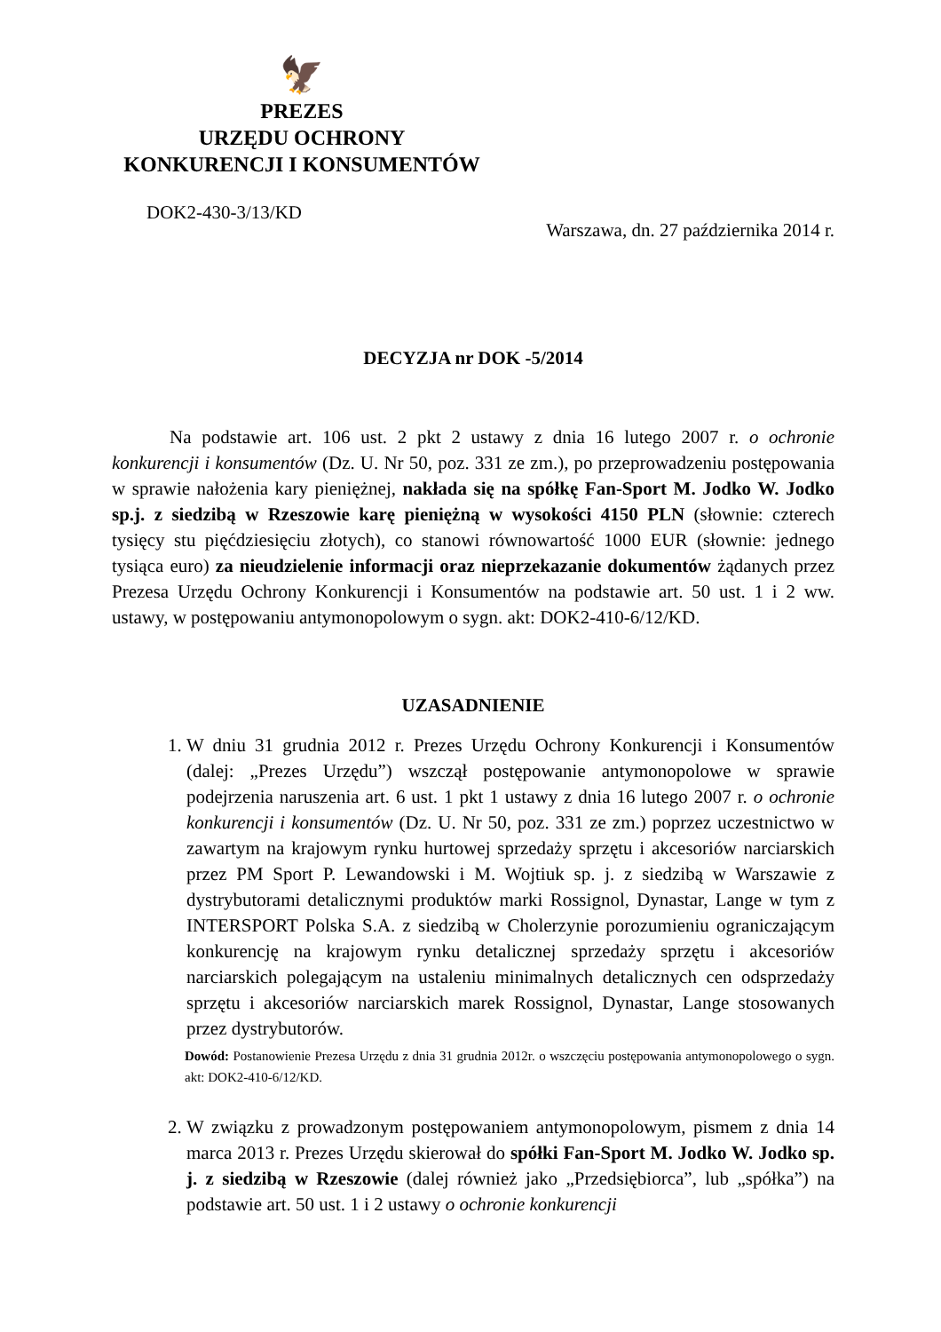🦅
PREZES
URZĘDU OCHRONY
KONKURENCJI I KONSUMENTÓW
DOK2-430-3/13/KD
Warszawa, dn. 27 października 2014 r.
DECYZJA nr DOK -5/2014
Na podstawie art. 106 ust. 2 pkt 2 ustawy z dnia 16 lutego 2007 r. o ochronie konkurencji i konsumentów (Dz. U. Nr 50, poz. 331 ze zm.), po przeprowadzeniu postępowania w sprawie nałożenia kary pieniężnej, nakłada się na spółkę Fan-Sport M. Jodko W. Jodko sp.j. z siedzibą w Rzeszowie karę pieniężną w wysokości 4150 PLN (słownie: czterech tysięcy stu pięćdziesięciu złotych), co stanowi równowartość 1000 EUR (słownie: jednego tysiąca euro) za nieudzielenie informacji oraz nieprzekazanie dokumentów żądanych przez Prezesa Urzędu Ochrony Konkurencji i Konsumentów na podstawie art. 50 ust. 1 i 2 ww. ustawy, w postępowaniu antymonopolowym o sygn. akt: DOK2-410-6/12/KD.
UZASADNIENIE
1. W dniu 31 grudnia 2012 r. Prezes Urzędu Ochrony Konkurencji i Konsumentów (dalej: „Prezes Urzędu”) wszczął postępowanie antymonopolowe w sprawie podejrzenia naruszenia art. 6 ust. 1 pkt 1 ustawy z dnia 16 lutego 2007 r. o ochronie konkurencji i konsumentów (Dz. U. Nr 50, poz. 331 ze zm.) poprzez uczestnictwo w zawartym na krajowym rynku hurtowej sprzedaży sprzętu i akcesoriów narciarskich przez PM Sport P. Lewandowski i M. Wojtiuk sp. j. z siedzibą w Warszawie z dystrybutorami detalicznymi produktów marki Rossignol, Dynastar, Lange w tym z INTERSPORT Polska S.A. z siedzibą w Cholerzynie porozumieniu ograniczającym konkurencję na krajowym rynku detalicznej sprzedaży sprzętu i akcesoriów narciarskich polegającym na ustaleniu minimalnych detalicznych cen odsprzedaży sprzętu i akcesoriów narciarskich marek Rossignol, Dynastar, Lange stosowanych przez dystrybutorów.
Dowód: Postanowienie Prezesa Urzędu z dnia 31 grudnia 2012r. o wszczęciu postępowania antymonopolowego o sygn. akt: DOK2-410-6/12/KD.
2. W związku z prowadzonym postępowaniem antymonopolowym, pismem z dnia 14 marca 2013 r. Prezes Urzędu skierował do spółki Fan-Sport M. Jodko W. Jodko sp. j. z siedzibą w Rzeszowie (dalej również jako „Przedsiębiorca”, lub „spółka”) na podstawie art. 50 ust. 1 i 2 ustawy o ochronie konkurencji